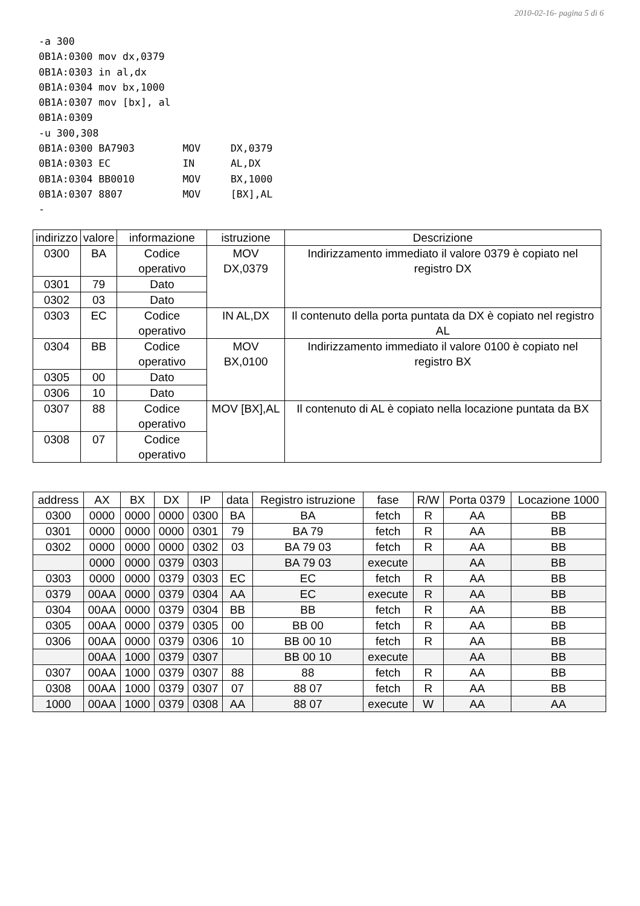2010-02-16- pagina 5 di 6
-a 300
0B1A:0300 mov dx,0379
0B1A:0303 in al,dx
0B1A:0304 mov bx,1000
0B1A:0307 mov [bx], al
0B1A:0309
-u 300,308
0B1A:0300 BA7903        MOV     DX,0379
0B1A:0303 EC            IN      AL,DX
0B1A:0304 BB0010        MOV     BX,1000
0B1A:0307 8807          MOV     [BX],AL
-
| indirizzo | valore | informazione | istruzione | Descrizione |
| --- | --- | --- | --- | --- |
| 0300 | BA | Codice operativo | MOV DX,0379 | Indirizzamento immediato il valore 0379 è copiato nel registro DX |
| 0301 | 79 | Dato | | |
| 0302 | 03 | Dato | | |
| 0303 | EC | Codice operativo | IN AL,DX | Il contenuto della porta puntata da DX è copiato nel registro AL |
| 0304 | BB | Codice operativo | MOV BX,0100 | Indirizzamento immediato il valore 0100 è copiato nel registro BX |
| 0305 | 00 | Dato | | |
| 0306 | 10 | Dato | | |
| 0307 | 88 | Codice operativo | MOV [BX],AL | Il contenuto di AL è copiato nella locazione puntata da BX |
| 0308 | 07 | Codice operativo | | |
| address | AX | BX | DX | IP | data | Registro istruzione | fase | R/W | Porta 0379 | Locazione 1000 |
| --- | --- | --- | --- | --- | --- | --- | --- | --- | --- | --- |
| 0300 | 0000 | 0000 | 0000 | 0300 | BA | BA | fetch | R | AA | BB |
| 0301 | 0000 | 0000 | 0000 | 0301 | 79 | BA 79 | fetch | R | AA | BB |
| 0302 | 0000 | 0000 | 0000 | 0302 | 03 | BA 79 03 | fetch | R | AA | BB |
| | 0000 | 0000 | 0379 | 0303 | | BA 79 03 | execute | | AA | BB |
| 0303 | 0000 | 0000 | 0379 | 0303 | EC | EC | fetch | R | AA | BB |
| 0379 | 00AA | 0000 | 0379 | 0304 | AA | EC | execute | R | AA | BB |
| 0304 | 00AA | 0000 | 0379 | 0304 | BB | BB | fetch | R | AA | BB |
| 0305 | 00AA | 0000 | 0379 | 0305 | 00 | BB 00 | fetch | R | AA | BB |
| 0306 | 00AA | 0000 | 0379 | 0306 | 10 | BB 00 10 | fetch | R | AA | BB |
| | 00AA | 1000 | 0379 | 0307 | | BB 00 10 | execute | | AA | BB |
| 0307 | 00AA | 1000 | 0379 | 0307 | 88 | 88 | fetch | R | AA | BB |
| 0308 | 00AA | 1000 | 0379 | 0307 | 07 | 88 07 | fetch | R | AA | BB |
| 1000 | 00AA | 1000 | 0379 | 0308 | AA | 88 07 | execute | W | AA | AA |